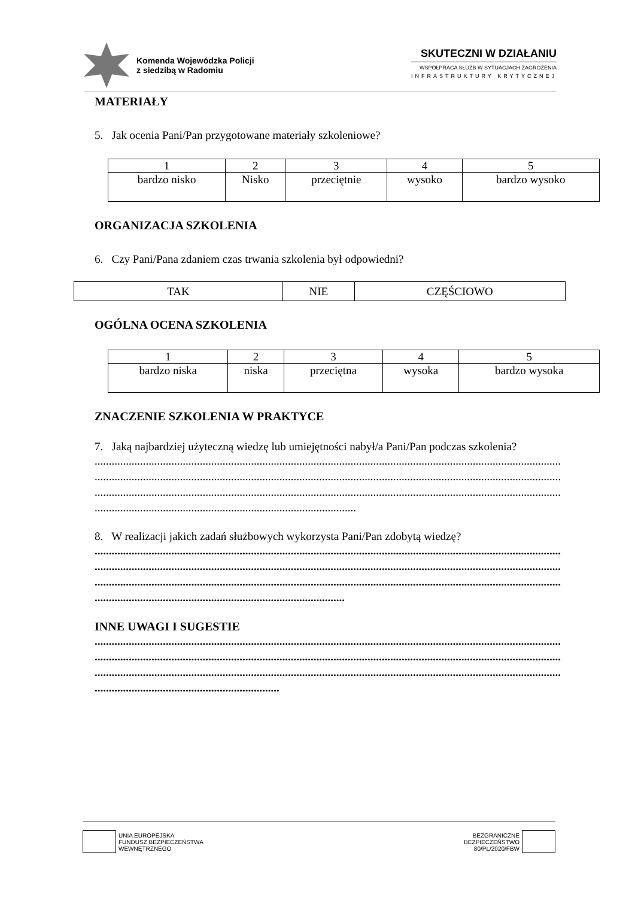Komenda Wojewódzka Policji
z siedzibą w Radomiu
SKUTECZNI W DZIAŁANIU
WSPÓŁPRACA SŁUŻB W SYTUACJACH ZAGROŻENIA
INFRASTRUKTURY KRYTYCZNEJ
MATERIAŁY
5. Jak ocenia Pani/Pan przygotowane materiały szkoleniowe?
| 1 | 2 | 3 | 4 | 5 |
| bardzo nisko | Nisko | przeciętnie | wysoko | bardzo wysoko |
ORGANIZACJA SZKOLENIA
6. Czy Pani/Pana zdaniem czas trwania szkolenia był odpowiedni?
| TAK | NIE | CZĘŚCIOWO |
OGÓLNA OCENA SZKOLENIA
| 1 | 2 | 3 | 4 | 5 |
| bardzo niska | niska | przeciętna | wysoka | bardzo wysoka |
ZNACZENIE SZKOLENIA W PRAKTYCE
7. Jaką najbardziej użyteczną wiedzę lub umiejętności nabył/a Pani/Pan podczas szkolenia?
....................................................................................................................................................................
....................................................................................................................................................................
....................................................................................................................................................................
............................................................................................
8. W realizacji jakich zadań służbowych wykorzysta Pani/Pan zdobytą wiedzę?
....................................................................................................................................................................
....................................................................................................................................................................
....................................................................................................................................................................
........................................................................................
INNE UWAGI I SUGESTIE
....................................................................................................................................................................
....................................................................................................................................................................
....................................................................................................................................................................
.................................................................
UNIA EUROPEJSKA
FUNDUSZ BEZPIECZEŃSTWA
WEWNĘTRZNEGO
BEZGRANICZNE
BEZPIECZEŃSTWO
80/PL/2020/FBW